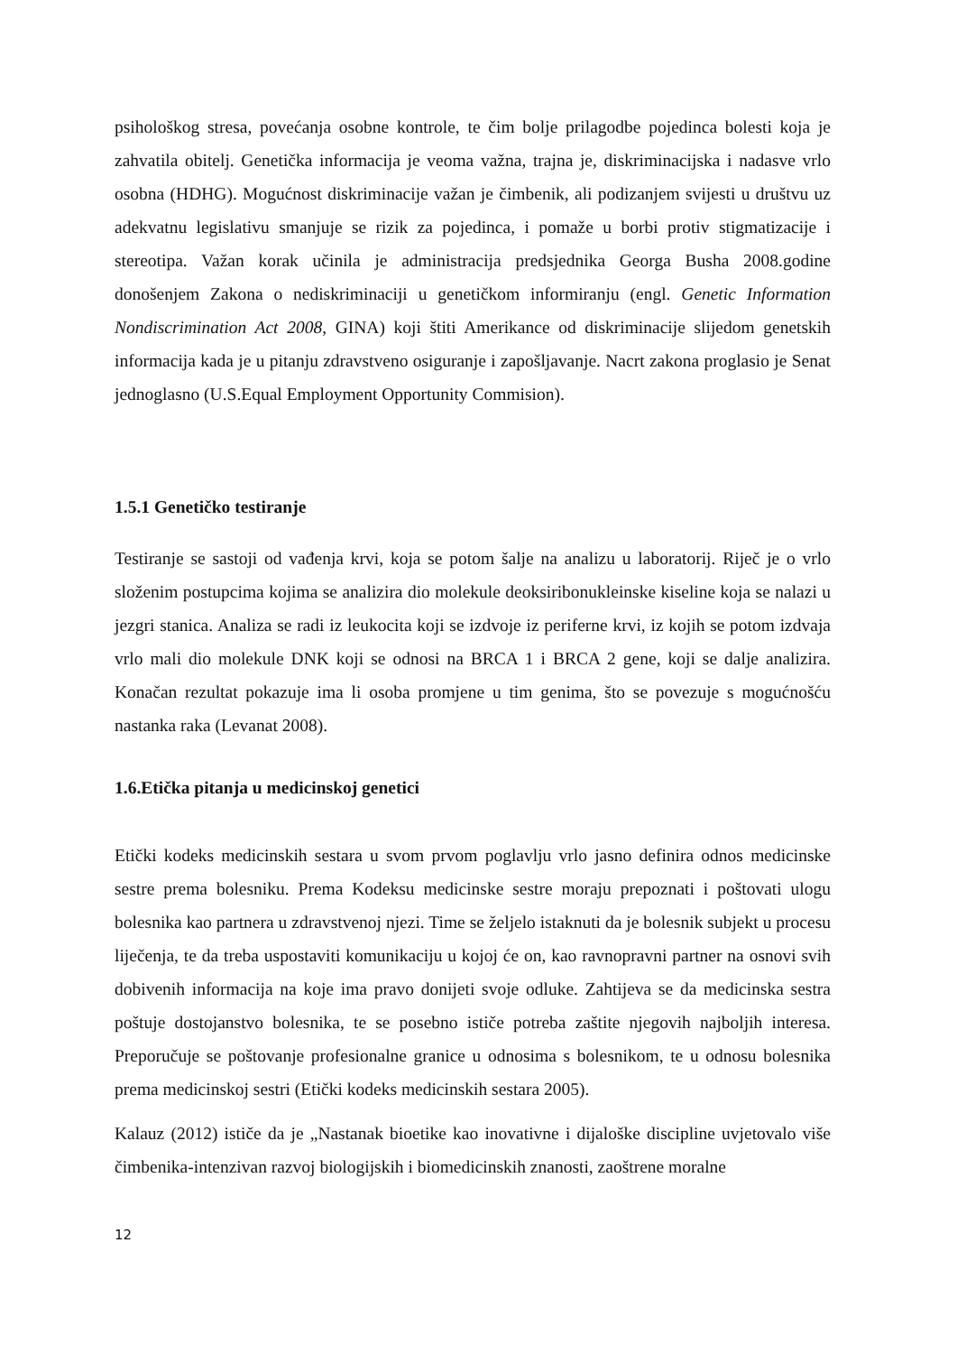psihološkog stresa, povećanja osobne kontrole, te čim bolje prilagodbe pojedinca bolesti koja je zahvatila obitelj. Genetička informacija je veoma važna, trajna je, diskriminacijska i nadasve vrlo osobna (HDHG). Mogućnost diskriminacije važan je čimbenik, ali podizanjem svijesti u društvu uz adekvatnu legislativu smanjuje se rizik za pojedinca, i pomaže u borbi protiv stigmatizacije i stereotipa. Važan korak učinila je administracija predsjednika Georga Busha 2008.godine donošenjem Zakona o nediskriminaciji u genetičkom informiranju (engl. Genetic Information Nondiscrimination Act 2008, GINA) koji štiti Amerikance od diskriminacije slijedom genetskih informacija kada je u pitanju zdravstveno osiguranje i zapošljavanje. Nacrt zakona proglasio je Senat jednoglasno (U.S.Equal Employment Opportunity Commision).
1.5.1 Genetičko testiranje
Testiranje se sastoji od vađenja krvi, koja se potom šalje na analizu u laboratorij. Riječ je o vrlo složenim postupcima kojima se analizira dio molekule deoksiribonukleinske kiseline koja se nalazi u jezgri stanica. Analiza se radi iz leukocita koji se izdvoje iz periferne krvi, iz kojih se potom izdvaja vrlo mali dio molekule DNK koji se odnosi na BRCA 1 i BRCA 2 gene, koji se dalje analizira. Konačan rezultat pokazuje ima li osoba promjene u tim genima, što se povezuje s mogućnošću nastanka raka (Levanat 2008).
1.6.Etička pitanja u medicinskoj genetici
Etički kodeks medicinskih sestara u svom prvom poglavlju vrlo jasno definira odnos medicinske sestre prema bolesniku. Prema Kodeksu medicinske sestre moraju prepoznati i poštovati ulogu bolesnika kao partnera u zdravstvenoj njezi. Time se željelo istaknuti da je bolesnik subjekt u procesu liječenja, te da treba uspostaviti komunikaciju u kojoj će on, kao ravnopravni partner na osnovi svih dobivenih informacija na koje ima pravo donijeti svoje odluke. Zahtijeva se da medicinska sestra poštuje dostojanstvo bolesnika, te se posebno ističe potreba zaštite njegovih najboljih interesa. Preporučuje se poštovanje profesionalne granice u odnosima s bolesnikom, te u odnosu bolesnika prema medicinskoj sestri (Etički kodeks medicinskih sestara 2005).
Kalauz (2012) ističe da je „Nastanak bioetike kao inovativne i dijaloške discipline uvjetovalo više čimbenika-intenzivan razvoj biologijskih i biomedicinskih znanosti, zaoštrene moralne
12